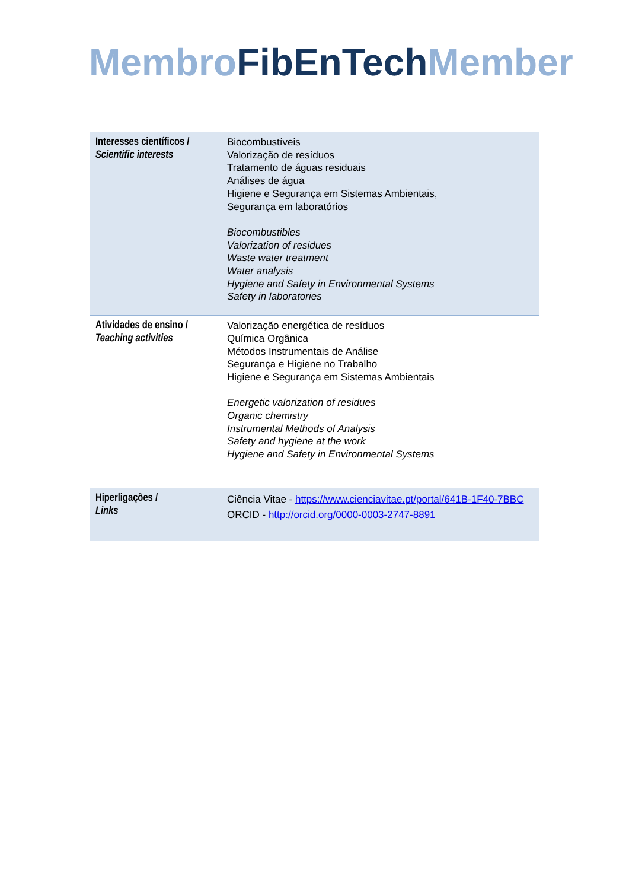Membro FibEnTech Member
| Interesses científicos / Scientific interests | Biocombustíveis Valorização de resíduos Tratamento de águas residuais Análises de água Higiene e Segurança em Sistemas Ambientais, Segurança em laboratórios Biocombustibles Valorization of residues Waste water treatment Water analysis Hygiene and Safety in Environmental Systems Safety in laboratories |
| Atividades de ensino / Teaching activities | Valorização energética de resíduos Química Orgânica Métodos Instrumentais de Análise Segurança e Higiene no Trabalho Higiene e Segurança em Sistemas Ambientais Energetic valorization of residues Organic chemistry Instrumental Methods of Analysis Safety and hygiene at the work Hygiene and Safety in Environmental Systems |
| Hiperligações / Links | Ciência Vitae - https://www.cienciavitae.pt/portal/641B-1F40-7BBC ORCID - http://orcid.org/0000-0003-2747-8891 |